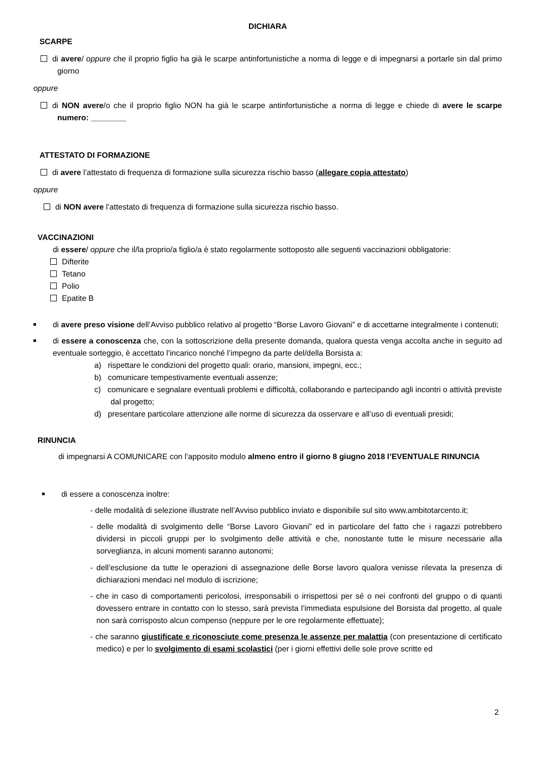DICHIARA
SCARPE
di avere/ oppure che il proprio figlio ha già le scarpe antinfortunistiche a norma di legge e di impegnarsi a portarle sin dal primo giorno
oppure
di NON avere/o che il proprio figlio NON ha già le scarpe antinfortunistiche a norma di legge e chiede di avere le scarpe numero: ________
ATTESTATO DI FORMAZIONE
di avere l’attestato di frequenza di formazione sulla sicurezza rischio basso (allegare copia attestato)
oppure
di NON avere l’attestato di frequenza di formazione sulla sicurezza rischio basso.
VACCINAZIONI
di essere/ oppure che il/la proprio/a figlio/a è stato regolarmente sottoposto alle seguenti vaccinazioni obbligatorie:
Difterite
Tetano
Polio
Epatite B
di avere preso visione dell’Avviso pubblico relativo al progetto “Borse Lavoro Giovani” e di accettarne integralmente i contenuti;
di essere a conoscenza che, con la sottoscrizione della presente domanda, qualora questa venga accolta anche in seguito ad eventuale sorteggio, è accettato l’incarico nonché l’impegno da parte del/della Borsista a:
a) rispettare le condizioni del progetto quali: orario, mansioni, impegni, ecc.;
b) comunicare tempestivamente eventuali assenze;
c) comunicare e segnalare eventuali problemi e difficoltà, collaborando e partecipando agli incontri o attività previste dal progetto;
d) presentare particolare attenzione alle norme di sicurezza da osservare e all’uso di eventuali presidi;
RINUNCIA
di impegnarsi A COMUNICARE con l’apposito modulo almeno entro il giorno 8 giugno 2018 l’EVENTUALE RINUNCIA
di essere a conoscenza inoltre:
- delle modalità di selezione illustrate nell’Avviso pubblico inviato e disponibile sul sito www.ambitotarcento.it;
- delle modalità di svolgimento delle “Borse Lavoro Giovani” ed in particolare del fatto che i ragazzi potrebbero dividersi in piccoli gruppi per lo svolgimento delle attività e che, nonostante tutte le misure necessarie alla sorveglianza, in alcuni momenti saranno autonomi;
- dell’esclusione da tutte le operazioni di assegnazione delle Borse lavoro qualora venisse rilevata la presenza di dichiarazioni mendaci nel modulo di iscrizione;
- che in caso di comportamenti pericolosi, irresponsabili o irrispettosi per sé o nei confronti del gruppo o di quanti dovessero entrare in contatto con lo stesso, sarà prevista l’immediata espulsione del Borsista dal progetto, al quale non sarà corrisposto alcun compenso (neppure per le ore regolarmente effettuate);
- che saranno giustificate e riconosciute come presenza le assenze per malattia (con presentazione di certificato medico) e per lo svolgimento di esami scolastici (per i giorni effettivi delle sole prove scritte ed
2